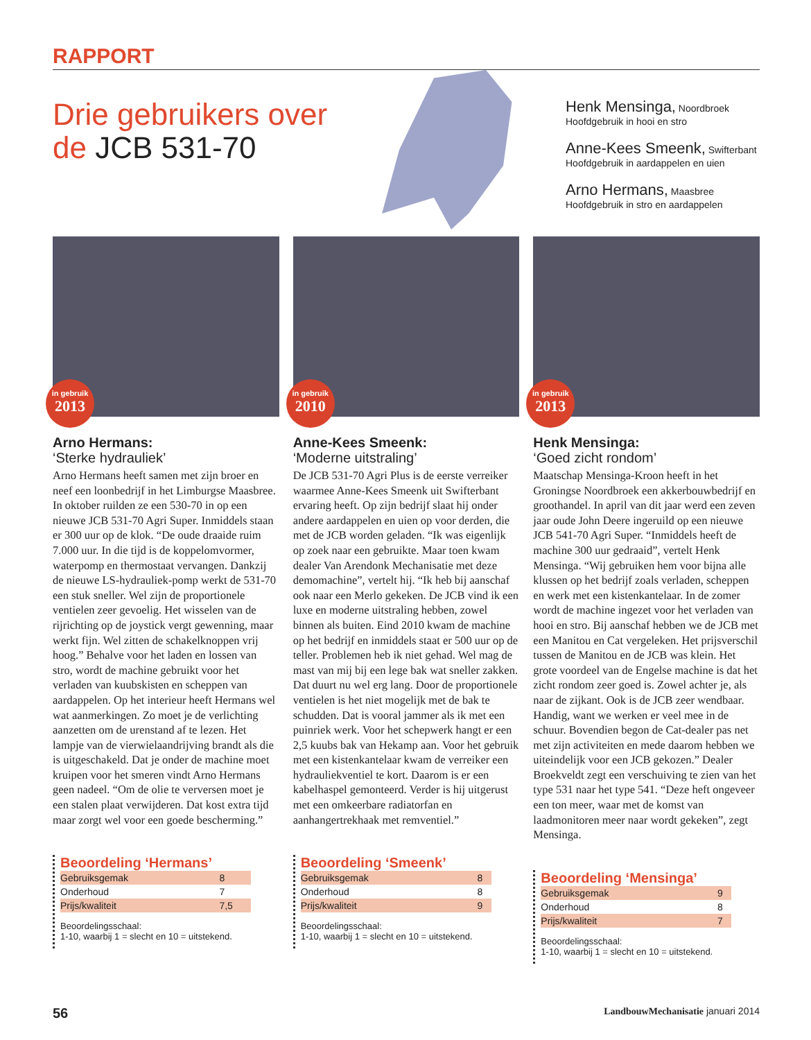RAPPORT
Drie gebruikers over de JCB 531-70
Henk Mensinga, Noordbroek
Hoofdgebruik in hooi en stro
Anne-Kees Smeenk, Swifterbant
Hoofdgebruik in aardappelen en uien
Arno Hermans, Maasbree
Hoofdgebruik in stro en aardappelen
in gebruik
2013
Arno Hermans:
‘Sterke hydrauliek’
Arno Hermans heeft samen met zijn broer en neef een loonbedrijf in het Limburgse Maasbree. In oktober ruilden ze een 530-70 in op een nieuwe JCB 531-70 Agri Super. Inmiddels staan er 300 uur op de klok. “De oude draaide ruim 7.000 uur. In die tijd is de koppelomvormer, waterpomp en thermostaat vervangen. Dankzij de nieuwe LS-hydrauliek-pomp werkt de 531-70 een stuk sneller. Wel zijn de proportionele ventielen zeer gevoelig. Het wisselen van de rijrichting op de joystick vergt gewenning, maar werkt fijn. Wel zitten de schakelknoppen vrij hoog.” Behalve voor het laden en lossen van stro, wordt de machine gebruikt voor het verladen van kuubskisten en scheppen van aardappelen. Op het interieur heeft Hermans wel wat aanmerkingen. Zo moet je de verlichting aanzetten om de urenstand af te lezen. Het lampje van de vierwielaandrijving brandt als die is uitgeschakeld. Dat je onder de machine moet kruipen voor het smeren vindt Arno Hermans geen nadeel. “Om de olie te verversen moet je een stalen plaat verwijderen. Dat kost extra tijd maar zorgt wel voor een goede bescherming.”
Beoordeling ‘Hermans’
| Gebruiksgemak | 8 |
| Onderhoud | 7 |
| Prijs/kwaliteit | 7,5 |
Beoordelingsschaal:
1-10, waarbij 1 = slecht en 10 = uitstekend.
in gebruik
2010
Anne-Kees Smeenk:
‘Moderne uitstraling’
De JCB 531-70 Agri Plus is de eerste verreiker waarmee Anne-Kees Smeenk uit Swifterbant ervaring heeft. Op zijn bedrijf slaat hij onder andere aardappelen en uien op voor derden, die met de JCB worden geladen. “Ik was eigenlijk op zoek naar een gebruikte. Maar toen kwam dealer Van Arendonk Mechanisatie met deze demomachine”, vertelt hij. “Ik heb bij aanschaf ook naar een Merlo gekeken. De JCB vind ik een luxe en moderne uitstraling hebben, zowel binnen als buiten. Eind 2010 kwam de machine op het bedrijf en inmiddels staat er 500 uur op de teller. Problemen heb ik niet gehad. Wel mag de mast van mij bij een lege bak wat sneller zakken. Dat duurt nu wel erg lang. Door de proportionele ventielen is het niet mogelijk met de bak te schudden. Dat is vooral jammer als ik met een puinriek werk. Voor het schepwerk hangt er een 2,5 kuubs bak van Hekamp aan. Voor het gebruik met een kistenkantelaar kwam de verreiker een hydrauliekventiel te kort. Daarom is er een kabelhaspel gemonteerd. Verder is hij uitgerust met een omkeerbare radiatorfan en aanhangertrekhaak met remventiel.”
Beoordeling ‘Smeenk’
| Gebruiksgemak | 8 |
| Onderhoud | 8 |
| Prijs/kwaliteit | 9 |
Beoordelingsschaal:
1-10, waarbij 1 = slecht en 10 = uitstekend.
in gebruik
2013
Henk Mensinga:
‘Goed zicht rondom’
Maatschap Mensinga-Kroon heeft in het Groningse Noordbroek een akkerbouwbedrijf en groothandel. In april van dit jaar werd een zeven jaar oude John Deere ingeruild op een nieuwe JCB 541-70 Agri Super. “Inmiddels heeft de machine 300 uur gedraaid”, vertelt Henk Mensinga. “Wij gebruiken hem voor bijna alle klussen op het bedrijf zoals verladen, scheppen en werk met een kistenkantelaar. In de zomer wordt de machine ingezet voor het verladen van hooi en stro. Bij aanschaf hebben we de JCB met een Manitou en Cat vergeleken. Het prijsverschil tussen de Manitou en de JCB was klein. Het grote voordeel van de Engelse machine is dat het zicht rondom zeer goed is. Zowel achter je, als naar de zijkant. Ook is de JCB zeer wendbaar. Handig, want we werken er veel mee in de schuur. Bovendien begon de Cat-dealer pas net met zijn activiteiten en mede daarom hebben we uiteindelijk voor een JCB gekozen.” Dealer Broekveldt zegt een verschuiving te zien van het type 531 naar het type 541. “Deze heft ongeveer een ton meer, waar met de komst van laadmonitoren meer naar wordt gekeken”, zegt Mensinga.
Beoordeling ‘Mensinga’
| Gebruiksgemak | 9 |
| Onderhoud | 8 |
| Prijs/kwaliteit | 7 |
Beoordelingsschaal:
1-10, waarbij 1 = slecht en 10 = uitstekend.
56 LandbouwMechanisatie januari 2014